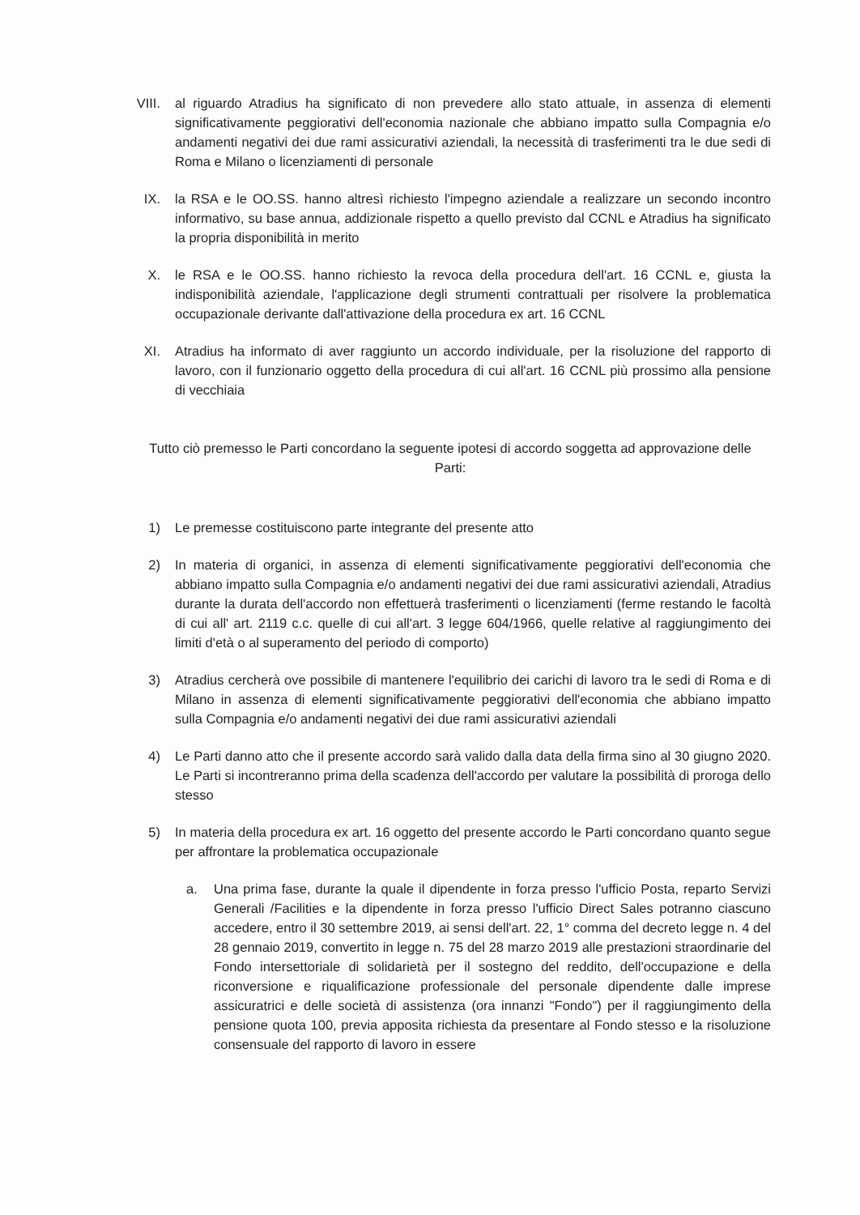VIII. al riguardo Atradius ha significato di non prevedere allo stato attuale, in assenza di elementi significativamente peggiorativi dell'economia nazionale che abbiano impatto sulla Compagnia e/o andamenti negativi dei due rami assicurativi aziendali, la necessità di trasferimenti tra le due sedi di Roma e Milano o licenziamenti di personale
IX. la RSA e le OO.SS. hanno altresì richiesto l'impegno aziendale a realizzare un secondo incontro informativo, su base annua, addizionale rispetto a quello previsto dal CCNL e Atradius ha significato la propria disponibilità in merito
X. le RSA e le OO.SS. hanno richiesto la revoca della procedura dell'art. 16 CCNL e, giusta la indisponibilità aziendale, l'applicazione degli strumenti contrattuali per risolvere la problematica occupazionale derivante dall'attivazione della procedura ex art. 16 CCNL
XI. Atradius ha informato di aver raggiunto un accordo individuale, per la risoluzione del rapporto di lavoro, con il funzionario oggetto della procedura di cui all'art. 16 CCNL più prossimo alla pensione di vecchiaia
Tutto ciò premesso le Parti concordano la seguente ipotesi di accordo soggetta ad approvazione delle Parti:
1) Le premesse costituiscono parte integrante del presente atto
2) In materia di organici, in assenza di elementi significativamente peggiorativi dell'economia che abbiano impatto sulla Compagnia e/o andamenti negativi dei due rami assicurativi aziendali, Atradius durante la durata dell'accordo non effettuerà trasferimenti o licenziamenti (ferme restando le facoltà di cui all' art. 2119 c.c. quelle di cui all'art. 3 legge 604/1966, quelle relative al raggiungimento dei limiti d'età o al superamento del periodo di comporto)
3) Atradius cercherà ove possibile di mantenere l'equilibrio dei carichi di lavoro tra le sedi di Roma e di Milano in assenza di elementi significativamente peggiorativi dell'economia che abbiano impatto sulla Compagnia e/o andamenti negativi dei due rami assicurativi aziendali
4) Le Parti danno atto che il presente accordo sarà valido dalla data della firma sino al 30 giugno 2020. Le Parti si incontreranno prima della scadenza dell'accordo per valutare la possibilità di proroga dello stesso
5) In materia della procedura ex art. 16 oggetto del presente accordo le Parti concordano quanto segue per affrontare la problematica occupazionale
a. Una prima fase, durante la quale il dipendente in forza presso l'ufficio Posta, reparto Servizi Generali /Facilities e la dipendente in forza presso l'ufficio Direct Sales potranno ciascuno accedere, entro il 30 settembre 2019, ai sensi dell'art. 22, 1° comma del decreto legge n. 4 del 28 gennaio 2019, convertito in legge n. 75 del 28 marzo 2019 alle prestazioni straordinarie del Fondo intersettoriale di solidarietà per il sostegno del reddito, dell'occupazione e della riconversione e riqualificazione professionale del personale dipendente dalle imprese assicuratrici e delle società di assistenza (ora innanzi "Fondo") per il raggiungimento della pensione quota 100, previa apposita richiesta da presentare al Fondo stesso e la risoluzione consensuale del rapporto di lavoro in essere